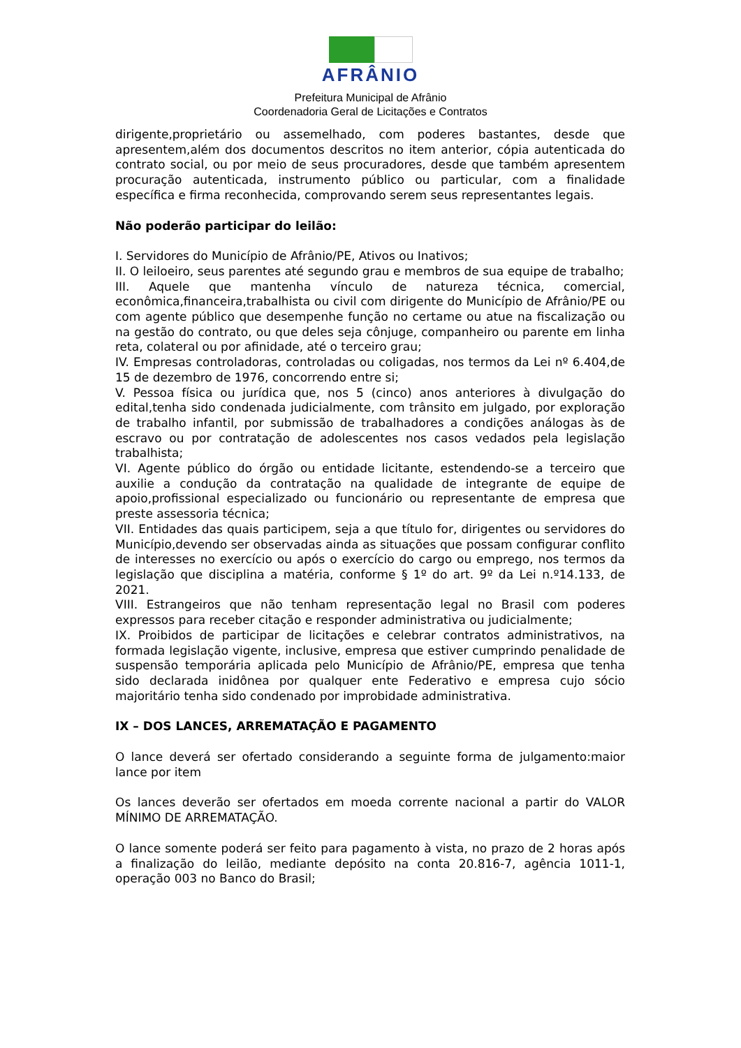AFRÂNIO
Prefeitura Municipal de Afrânio
Coordenadoria Geral de Licitações e Contratos
dirigente,proprietário ou assemelhado, com poderes bastantes, desde que apresentem,além dos documentos descritos no item anterior, cópia autenticada do contrato social, ou por meio de seus procuradores, desde que também apresentem procuração autenticada, instrumento público ou particular, com a finalidade específica e firma reconhecida, comprovando serem seus representantes legais.
Não poderão participar do leilão:
I. Servidores do Município de Afrânio/PE, Ativos ou Inativos;
II. O leiloeiro, seus parentes até segundo grau e membros de sua equipe de trabalho;
III. Aquele que mantenha vínculo de natureza técnica, comercial, econômica,financeira,trabalhista ou civil com dirigente do Município de Afrânio/PE ou com agente público que desempenhe função no certame ou atue na fiscalização ou na gestão do contrato, ou que deles seja cônjuge, companheiro ou parente em linha reta, colateral ou por afinidade, até o terceiro grau;
IV. Empresas controladoras, controladas ou coligadas, nos termos da Lei nº 6.404,de 15 de dezembro de 1976, concorrendo entre si;
V. Pessoa física ou jurídica que, nos 5 (cinco) anos anteriores à divulgação do edital,tenha sido condenada judicialmente, com trânsito em julgado, por exploração de trabalho infantil, por submissão de trabalhadores a condições análogas às de escravo ou por contratação de adolescentes nos casos vedados pela legislação trabalhista;
VI. Agente público do órgão ou entidade licitante, estendendo-se a terceiro que auxilie a condução da contratação na qualidade de integrante de equipe de apoio,profissional especializado ou funcionário ou representante de empresa que preste assessoria técnica;
VII. Entidades das quais participem, seja a que título for, dirigentes ou servidores do Município,devendo ser observadas ainda as situações que possam configurar conflito de interesses no exercício ou após o exercício do cargo ou emprego, nos termos da legislação que disciplina a matéria, conforme § 1º do art. 9º da Lei n.º14.133, de 2021.
VIII. Estrangeiros que não tenham representação legal no Brasil com poderes expressos para receber citação e responder administrativa ou judicialmente;
IX. Proibidos de participar de licitações e celebrar contratos administrativos, na formada legislação vigente, inclusive, empresa que estiver cumprindo penalidade de suspensão temporária aplicada pelo Município de Afrânio/PE, empresa que tenha sido declarada inidônea por qualquer ente Federativo e empresa cujo sócio majoritário tenha sido condenado por improbidade administrativa.
IX – DOS LANCES, ARREMATAÇÃO E PAGAMENTO
O lance deverá ser ofertado considerando a seguinte forma de julgamento:maior lance por item
Os lances deverão ser ofertados em moeda corrente nacional a partir do VALOR MÍNIMO DE ARREMATAÇÃO.
O lance somente poderá ser feito para pagamento à vista, no prazo de 2 horas após a finalização do leilão, mediante depósito na conta 20.816-7, agência 1011-1, operação 003 no Banco do Brasil;